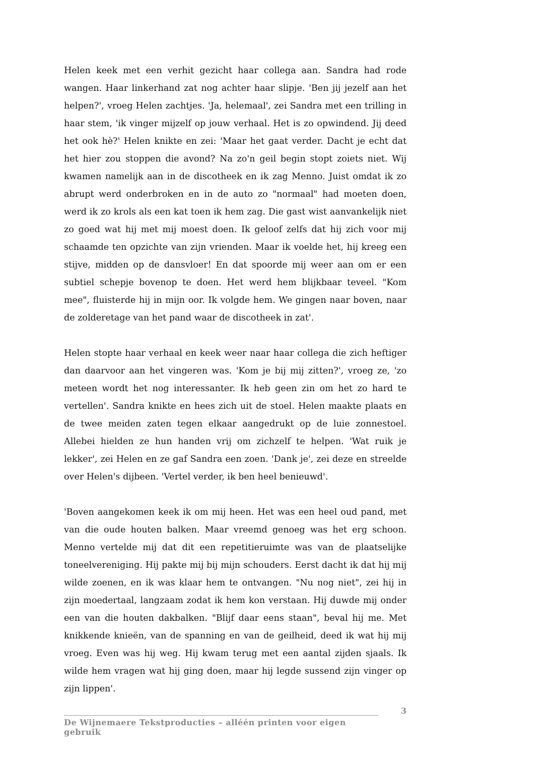Helen keek met een verhit gezicht haar collega aan. Sandra had rode wangen. Haar linkerhand zat nog achter haar slipje. 'Ben jij jezelf aan het helpen?', vroeg Helen zachtjes. 'Ja, helemaal', zei Sandra met een trilling in haar stem, 'ik vinger mijzelf op jouw verhaal. Het is zo opwindend. Jij deed het ook hè?' Helen knikte en zei: 'Maar het gaat verder. Dacht je echt dat het hier zou stoppen die avond? Na zo'n geil begin stopt zoiets niet. Wij kwamen namelijk aan in de discotheek en ik zag Menno. Juist omdat ik zo abrupt werd onderbroken en in de auto zo "normaal" had moeten doen, werd ik zo krols als een kat toen ik hem zag. Die gast wist aanvankelijk niet zo goed wat hij met mij moest doen. Ik geloof zelfs dat hij zich voor mij schaamde ten opzichte van zijn vrienden. Maar ik voelde het, hij kreeg een stijve, midden op de dansvloer! En dat spoorde mij weer aan om er een subtiel schepje bovenop te doen. Het werd hem blijkbaar teveel. "Kom mee", fluisterde hij in mijn oor. Ik volgde hem. We gingen naar boven, naar de zolderetage van het pand waar de discotheek in zat'.
Helen stopte haar verhaal en keek weer naar haar collega die zich heftiger dan daarvoor aan het vingeren was. 'Kom je bij mij zitten?', vroeg ze, 'zo meteen wordt het nog interessanter. Ik heb geen zin om het zo hard te vertellen'. Sandra knikte en hees zich uit de stoel. Helen maakte plaats en de twee meiden zaten tegen elkaar aangedrukt op de luie zonnestoel. Allebei hielden ze hun handen vrij om zichzelf te helpen. 'Wat ruik je lekker', zei Helen en ze gaf Sandra een zoen. 'Dank je', zei deze en streelde over Helen's dijbeen. 'Vertel verder, ik ben heel benieuwd'.
'Boven aangekomen keek ik om mij heen. Het was een heel oud pand, met van die oude houten balken. Maar vreemd genoeg was het erg schoon. Menno vertelde mij dat dit een repetitieruimte was van de plaatselijke toneelvereniging. Hij pakte mij bij mijn schouders. Eerst dacht ik dat hij mij wilde zoenen, en ik was klaar hem te ontvangen. "Nu nog niet", zei hij in zijn moedertaal, langzaam zodat ik hem kon verstaan. Hij duwde mij onder een van die houten dakbalken. "Blijf daar eens staan", beval hij me. Met knikkende knieën, van de spanning en van de geilheid, deed ik wat hij mij vroeg. Even was hij weg. Hij kwam terug met een aantal zijden sjaals. Ik wilde hem vragen wat hij ging doen, maar hij legde sussend zijn vinger op zijn lippen'.
De Wijnemaere Tekstproducties – alléén printen voor eigen gebruik
3